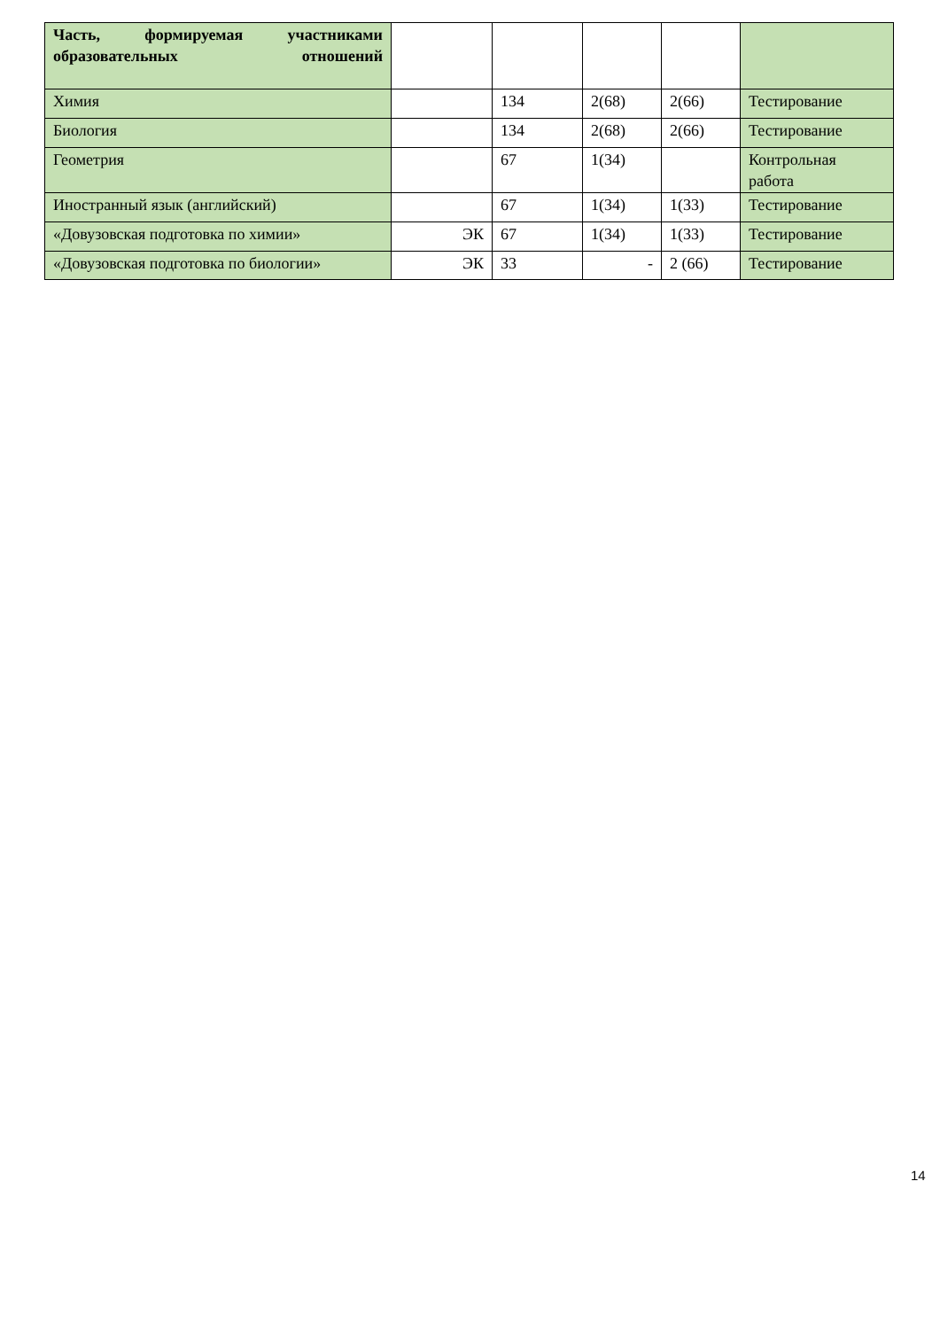| Часть, формируемая участниками образовательных отношений | | | | | |
| Химия | | 134 | 2(68) | 2(66) | Тестирование |
| Биология | | 134 | 2(68) | 2(66) | Тестирование |
| Геометрия | | 67 | 1(34) | | Контрольная работа |
| Иностранный язык (английский) | | 67 | 1(34) | 1(33) | Тестирование |
| «Довузовская подготовка по химии» | ЭК | 67 | 1(34) | 1(33) | Тестирование |
| «Довузовская подготовка по биологии» | ЭК | 33 | - | 2 (66) | Тестирование |
14